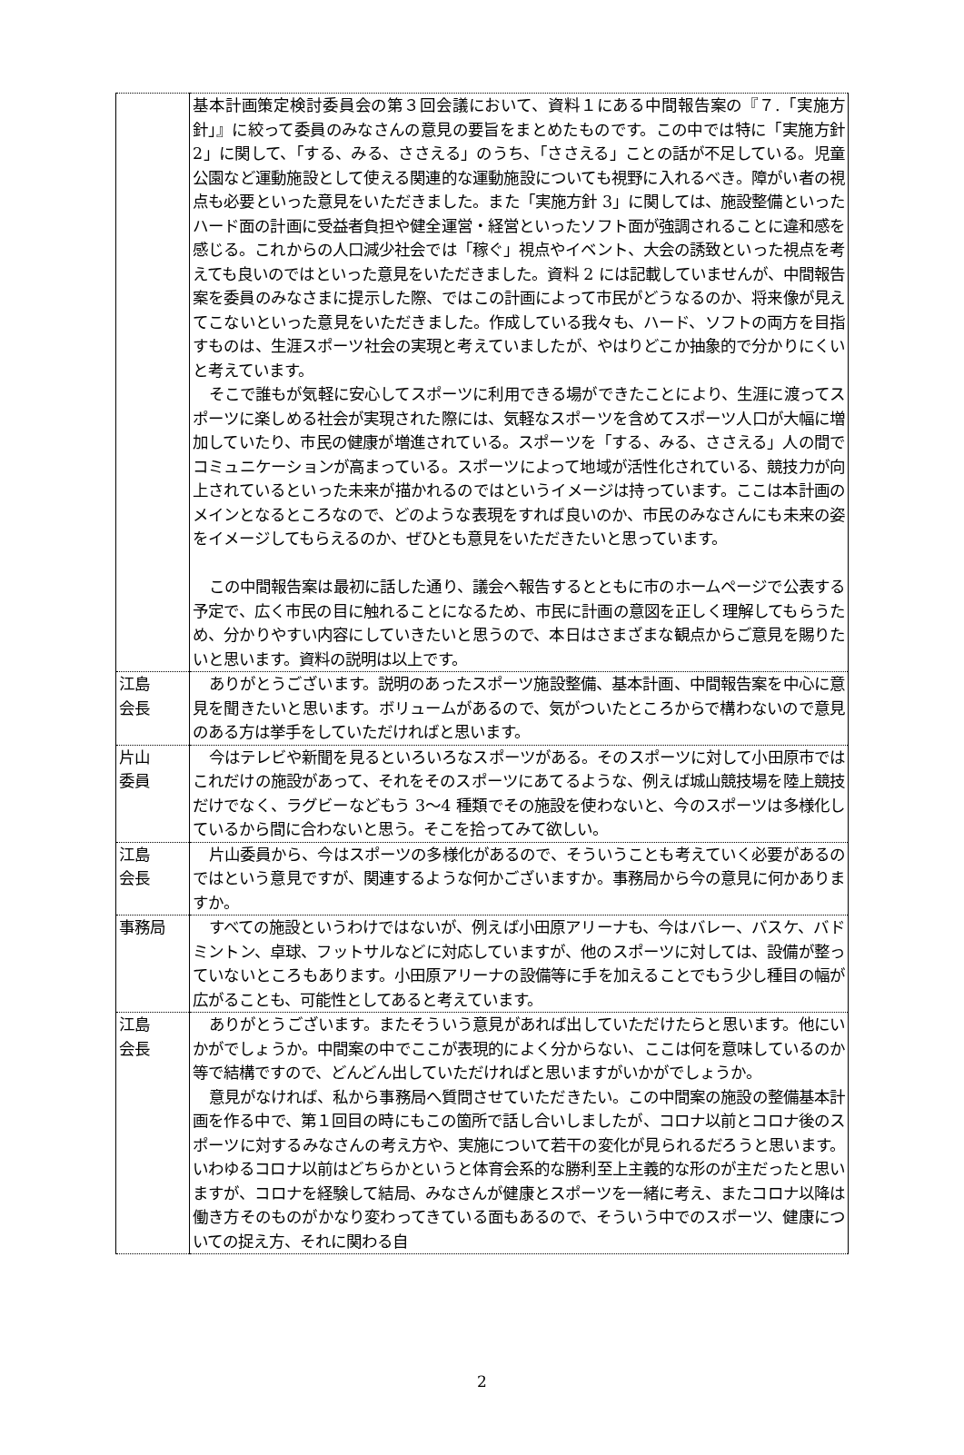| | 基本計画策定検討委員会の第３回会議において、資料１にある中間報告案の『７.「実施方針」』に絞って委員のみなさんの意見の要旨をまとめたものです。この中では特に「実施方針 2」に関して、「する、みる、ささえる」のうち、「ささえる」ことの話が不足している。児童公園など運動施設として使える関連的な運動施設についても視野に入れるべき。障がい者の視点も必要といった意見をいただきました。また「実施方針 3」に関しては、施設整備といったハード面の計画に受益者負担や健全運営・経営といったソフト面が強調されることに違和感を感じる。これからの人口減少社会では「稼ぐ」視点やイベント、大会の誘致といった視点を考えても良いのではといった意見をいただきました。資料 2 には記載していませんが、中間報告案を委員のみなさまに提示した際、ではこの計画によって市民がどうなるのか、将来像が見えてこないといった意見をいただきました。作成している我々も、ハード、ソフトの両方を目指すものは、生涯スポーツ社会の実現と考えていましたが、やはりどこか抽象的で分かりにくいと考えています。 そこで誰もが気軽に安心してスポーツに利用できる場ができたことにより、生涯に渡ってスポーツに楽しめる社会が実現された際には、気軽なスポーツを含めてスポーツ人口が大幅に増加していたり、市民の健康が増進されている。スポーツを「する、みる、ささえる」人の間でコミュニケーションが高まっている。スポーツによって地域が活性化されている、競技力が向上されているといった未来が描かれるのではというイメージは持っています。ここは本計画のメインとなるところなので、どのような表現をすれば良いのか、市民のみなさんにも未来の姿をイメージしてもらえるのか、ぜひとも意見をいただきたいと思っています。 この中間報告案は最初に話した通り、議会へ報告するとともに市のホームページで公表する予定で、広く市民の目に触れることになるため、市民に計画の意図を正しく理解してもらうため、分かりやすい内容にしていきたいと思うので、本日はさまざまな観点からご意見を賜りたいと思います。資料の説明は以上です。 |
| 江島 会長 | ありがとうございます。説明のあったスポーツ施設整備、基本計画、中間報告案を中心に意見を聞きたいと思います。ボリュームがあるので、気がついたところからで構わないので意見のある方は挙手をしていただければと思います。 |
| 片山 委員 | 今はテレビや新聞を見るといろいろなスポーツがある。そのスポーツに対して小田原市ではこれだけの施設があって、それをそのスポーツにあてるような、例えば城山競技場を陸上競技だけでなく、ラグビーなどもう 3～4 種類でその施設を使わないと、今のスポーツは多様化しているから間に合わないと思う。そこを拾ってみて欲しい。 |
| 江島 会長 | 片山委員から、今はスポーツの多様化があるので、そういうことも考えていく必要があるのではという意見ですが、関連するような何かございますか。事務局から今の意見に何かありますか。 |
| 事務局 | すべての施設というわけではないが、例えば小田原アリーナも、今はバレー、バスケ、バドミントン、卓球、フットサルなどに対応していますが、他のスポーツに対しては、設備が整っていないところもあります。小田原アリーナの設備等に手を加えることでもう少し種目の幅が広がることも、可能性としてあると考えています。 |
| 江島 会長 | ありがとうございます。またそういう意見があれば出していただけたらと思います。他にいかがでしょうか。中間案の中でここが表現的によく分からない、ここは何を意味しているのか等で結構ですので、どんどん出していただければと思いますがいかがでしょうか。 意見がなければ、私から事務局へ質問させていただきたい。この中間案の施設の整備基本計画を作る中で、第１回目の時にもこの箇所で話し合いしましたが、コロナ以前とコロナ後のスポーツに対するみなさんの考え方や、実施について若干の変化が見られるだろうと思います。いわゆるコロナ以前はどちらかというと体育会系的な勝利至上主義的な形のが主だったと思いますが、コロナを経験して結局、みなさんが健康とスポーツを一緒に考え、またコロナ以降は働き方そのものがかなり変わってきている面もあるので、そういう中でのスポーツ、健康についての捉え方、それに関わる自 |
2